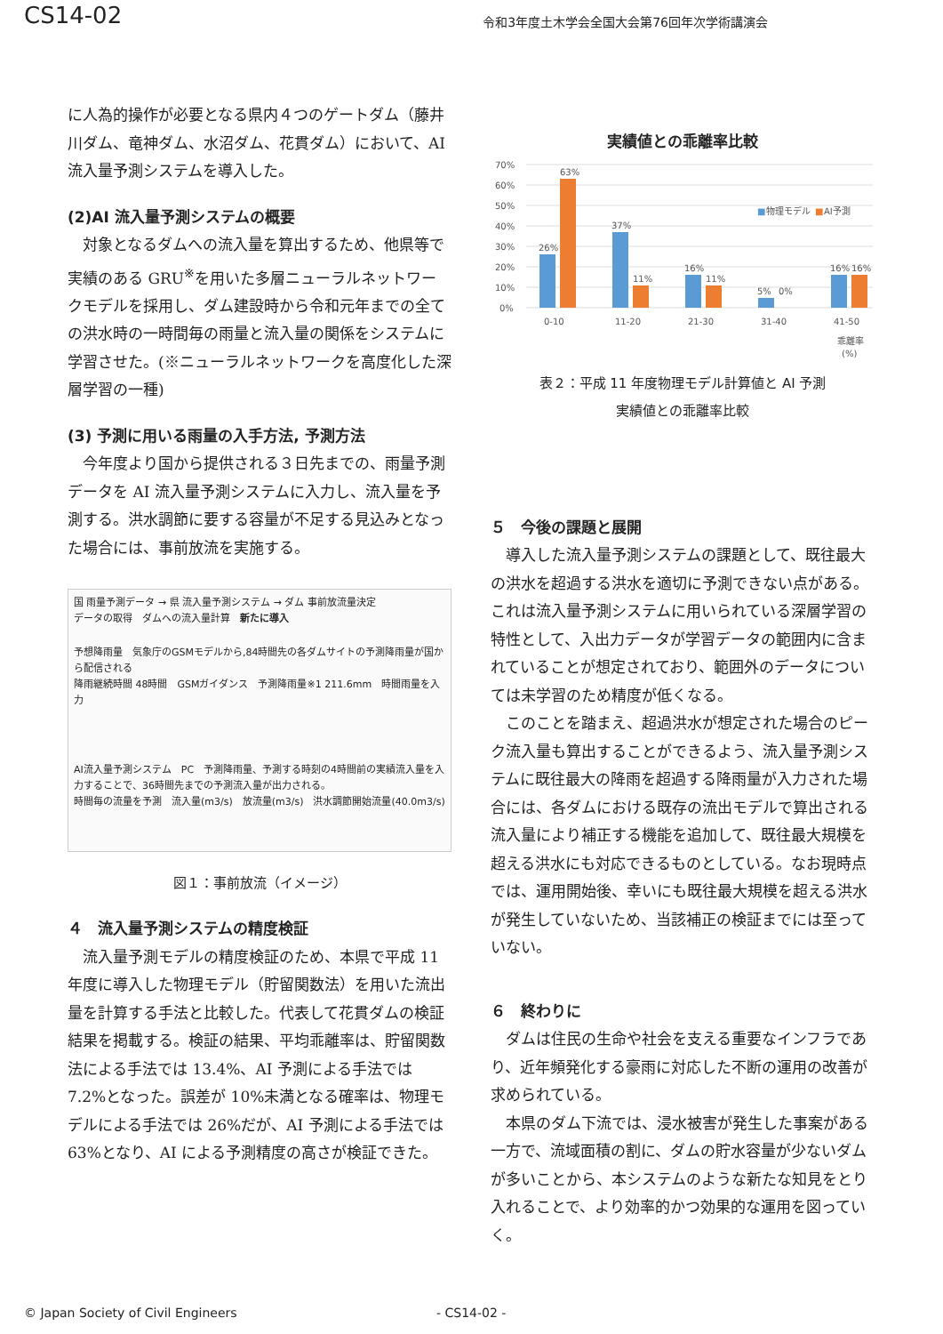CS14-02
令和3年度土木学会全国大会第76回年次学術講演会
に人為的操作が必要となる県内４つのゲートダム（藤井川ダム、竜神ダム、水沼ダム、花貫ダム）において、AI 流入量予測システムを導入した。
(2)AI 流入量予測システムの概要
対象となるダムへの流入量を算出するため、他県等で実績のある GRU<sup>※</sup>を用いた多層ニューラルネットワークモデルを採用し、ダム建設時から令和元年までの全ての洪水時の一時間毎の雨量と流入量の関係をシステムに学習させた。(※ニューラルネットワークを高度化した深層学習の一種)
(3) 予測に用いる雨量の入手方法, 予測方法
今年度より国から提供される３日先までの、雨量予測データを AI 流入量予測システムに入力し、流入量を予測する。洪水調節に要する容量が不足する見込みとなった場合には、事前放流を実施する。
国 雨量予測データ → 県 流入量予測システム → ダム 事前放流量決定
データの取得　ダムへの流入量計算　新たに導入
予想降雨量　気象庁のGSMモデルから,84時間先の各ダムサイトの予測降雨量が国から配信される
降雨継続時間 48時間　GSMガイダンス　予測降雨量※1 211.6mm　時間雨量を入力
AI流入量予測システム　PC　予測降雨量、予測する時刻の4時間前の実績流入量を入力することで、36時間先までの予測流入量が出力される。
時間毎の流量を予測　流入量(m3/s)　放流量(m3/s)　洪水調節開始流量(40.0m3/s)
図１：事前放流（イメージ）
４　流入量予測システムの精度検証
流入量予測モデルの精度検証のため、本県で平成 11 年度に導入した物理モデル（貯留関数法）を用いた流出量を計算する手法と比較した。代表して花貫ダムの検証結果を掲載する。検証の結果、平均乖離率は、貯留関数法による手法では 13.4%、AI 予測による手法では 7.2%となった。誤差が 10%未満となる確率は、物理モデルによる手法では 26%だが、AI 予測による手法では 63%となり、AI による予測精度の高さが検証できた。
実績値との乖離率比較
70%
60%
50%
40%
30%
20%
10%
0%
26%
63%
37%
11%
16%
11%
5%
0%
16%
16%
0-10
11-20
21-30
31-40
41-50
乖離率
(%)
■
物理モデル
■
AI予測
表２：平成 11 年度物理モデル計算値と AI 予測
実績値との乖離率比較
５　今後の課題と展開
導入した流入量予測システムの課題として、既往最大の洪水を超過する洪水を適切に予測できない点がある。これは流入量予測システムに用いられている深層学習の特性として、入出力データが学習データの範囲内に含まれていることが想定されており、範囲外のデータについては未学習のため精度が低くなる。
このことを踏まえ、超過洪水が想定された場合のピーク流入量も算出することができるよう、流入量予測システムに既往最大の降雨を超過する降雨量が入力された場合には、各ダムにおける既存の流出モデルで算出される流入量により補正する機能を追加して、既往最大規模を超える洪水にも対応できるものとしている。なお現時点では、運用開始後、幸いにも既往最大規模を超える洪水が発生していないため、当該補正の検証までには至っていない。
６　終わりに
ダムは住民の生命や社会を支える重要なインフラであり、近年頻発化する豪雨に対応した不断の運用の改善が求められている。
本県のダム下流では、浸水被害が発生した事案がある一方で、流域面積の割に、ダムの貯水容量が少ないダムが多いことから、本システムのような新たな知見をとり入れることで、より効率的かつ効果的な運用を図っていく。
© Japan Society of Civil Engineers - CS14-02 -